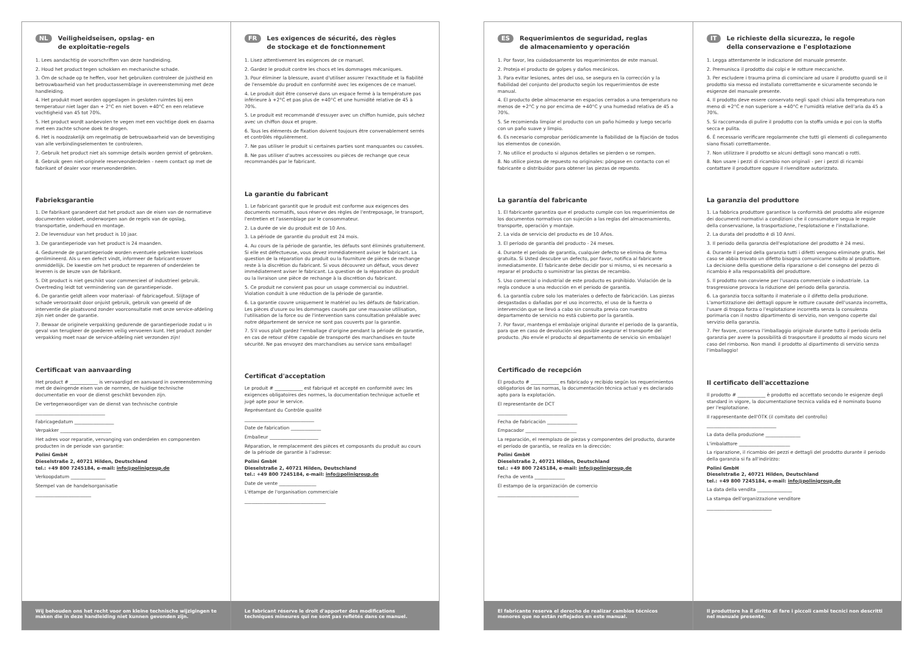NL Veiligheidseisen, opslag- en
de exploitatie-regels
1. Lees aandachtig de voorschriften van deze handleiding.
2. Houd het product tegen schokken en mechanische schade.
3. Om de schade op te heffen, voor het gebruiken controleer de juistheid en betrouwbaarheid van het productassemblage in overeenstemming met deze handleiding.
4. Het produkt moet worden opgeslagen in gesloten ruimtes bij een temperatuur niet lager dan + 2°C en niet boven +40°C en een relatieve vochtigheid van 45 tot 70%.
5. Het product wordt aanbevolen te vegen met een vochtige doek en daarna met een zachte schone doek te drogen.
6. Het is noodzakelijk om regelmatig de betrouwbaarheid van de bevestiging van alle verbindingselementen te controleren.
7. Gebruik het product niet als sommige details worden gemist of gebroken.
8. Gebruik geen niet-originele reserveonderdelen - neem contact op met de fabrikant of dealer voor reserveonderdelen.
Fabrieksgarantie
1. De fabrikant garandeert dat het product aan de eisen van de normatieve documenten voldoet, onderworpen aan de regels van de opslag, transportatie, onderhoud en montage.
2. De levensduur van het product is 10 jaar.
3. De garantieperiode van het product is 24 maanden.
4. Gedurende de garantieperiode worden eventuele gebreken kosteloos genlimineerd. Als u een defect vindt, informeer de fabricant erover onmiddellijk. De kwestie om het product te repareren of onderdelen te leveren is de keuze van de fabrikant.
5. Dit product is niet geschikt voor commercieel of industrieel gebruik. Overtreding leidt tot vermindering van de garantieperiode.
6. De garantie geldt alleen voor materiaal- of fabricagefout. Slijtage of schade veroorzaakt door onjuist gebruik, gebruik van geweld of de interventie die plaatsvond zonder voorconsultatie met onze service-afdeling zijn niet onder de garantie.
7. Bewaar de originele verpakking gedurende de garantieperiode zodat u in geval van terugkeer de goederen veilig vervoeren kunt. Het product zonder verpakking moet naar de service-afdeling niet verzonden zijn!
Certificaat van aanvaarding
Het product # ____________ is vervaardigd en aanvaard in overeenstemming met de dwingende eisen van de normen, de huidige technische documentatie en voor de dienst geschikt bevonden zijn.
De vertegenwoordiger van de dienst van technische controle
______________________________
Fabricagedatum _________________
Verpakker ______________________
Het adres voor reparatie, vervanging van onderdelen en componenten producten in de periode van garantie:
Polini GmbH
Dieselstraße 2, 40721 Hilden, Deutschland
tel.: +49 800 7245184, e-mail: info@polinigroup.de
Verkoopdatum _______________
Stempel van de handelsorganisatie
________________________
Wij behouden ons het recht voor om kleine technische wijzigingen te maken die in deze handleiding niet kunnen gevonden zijn.
FR Les exigences de sécurité, des règles
de stockage et de fonctionnement
1. Lisez attentivement les exigences de ce manuel.
2. Gardez le produit contre les chocs et les dommages mécaniques.
3. Pour éliminer la blessure, avant d'utiliser assurer l'exactitude et la fiabilité de l'ensemble du produit en conformité avec les exigences de ce manuel.
4. Le produit doit être conservé dans un espace fermé à la température pas inférieure à +2°C et pas plus de +40°C et une humidité relative de 45 à 70%.
5. Le produit est recommandé d'essuyer avec un chiffon humide, puis séchez avec un chiffon doux et propre.
6. Tous les éléments de fixation doivent toujours être convenablement serrés et contrôlés régulièrement.
7. Ne pas utiliser le produit si certaines parties sont manquantes ou cassées.
8. Ne pas utiliser d'autres accessoires ou pièces de rechange que ceux recommandés par le fabricant.
La garantie du fabricant
1. Le fabricant garantit que le produit est conforme aux exigences des documents normatifs, sous réserve des règles de l'entreposage, le transport, l'entretien et l'assemblage par le consommateur.
2. La durée de vie du produit est de 10 Ans.
3. La période de garantie du produit est 24 mois.
4. Au cours de la période de garantie, les défauts sont éliminés gratuitement. Si elle est défectueuse, vous devez immédiatement aviser le fabricant. La question de la réparation du produit ou la fourniture de pièces de rechange reste à la discrétion du fabricant. Si vous découvrez un défaut, vous devez immédiatement aviser le fabricant. La question de la réparation du produit ou la livraison une pièce de rechange à la discrétion du fabricant.
5. Ce produit ne convient pas pour un usage commercial ou industriel. Violation conduit à une réduction de la période de garantie.
6. La garantie couvre uniquement le matériel ou les défauts de fabrication. Les pièces d'usure ou les dommages causés par une mauvaise utilisation, l'utilisation de la force ou de l'intervention sans consultation préalable avec notre département de service ne sont pas couverts par la garantie.
7. S'il vous plaît gardez l'emballage d'origine pendant la période de garantie, en cas de retour d'être capable de transporté des marchandises en toute sécurité. Ne pas envoyez des marchandises au service sans emballage!
Certificat d'acceptation
Le produit # ____________ est fabriqué et accepté en conformité avec les exigences obligatoires des normes, la documentation technique actuelle et jugé apte pour le service.
Représentant du Contrôle qualité
______________________________
Date de fabrication _____________
Emballeur _____________________
Réparation, le remplacement des pièces et composants du produit au cours de la période de garantie à l'adresse:
Polini GmbH
Dieselstraße 2, 40721 Hilden, Deutschland
tel.: +49 800 7245184, e-mail: info@polinigroup.de
Date de vente ________________
L'étampe de l'organisation commerciale
___________________________________
Le fabricant réserve le droit d'apporter des modifications techniques mineures qui ne sont pas reflétés dans ce manuel.
ES Requerimientos de seguridad, reglas
de almacenamiento y operación
1. Por favor, lea cuidadosamente los requerimientos de este manual.
2. Proteja el producto de golpes y daños mecánicos.
3. Para evitar lesiones, antes del uso, se asegura en la corrección y la fiabilidad del conjunto del producto según los requerimientos de este manual.
4. El producto debe almacenarse en espacios cerrados a una temperatura no menos de +2°C y no por encima de +40°C y una humedad relativa de 45 a 70%.
5. Se recomienda limpiar el producto con un paño húmedo y luego secarlo con un paño suave y limpio.
6. Es necesario comprobar periódicamente la fiabilidad de la fijación de todos los elementos de conexión.
7. No utilice el producto si algunos detalles se pierden o se rompen.
8. No utilice piezas de repuesto no originales: póngase en contacto con el fabricante o distribuidor para obtener las piezas de repuesto.
La garantía del fabricante
1. El fabricante garantiza que el producto cumple con los requerimientos de los documentos normativos con sujeción a las reglas del almacenamiento, transporte, operación y montaje.
2. La vida de servicio del producto es de 10 Años.
3. El período de garantía del producto - 24 meses.
4. Durante el período de garantía, cualquier defecto se elimina de forma gratuita. Si Usted descubre un defecto, por favor, notifica al fabricante inmediatamente. El fabricante debe decidir por si mismo, si es necesario a reparar el producto o suministrar las piezas de recambio.
5. Uso comercial o industrial de este producto es prohibido. Violación de la regla conduce a una reducción en el periodo de garantía.
6. La garantía cubre solo los materiales o defecto de fabricación. Las piezas desgastadas o dañadas por el uso incorrecto, el uso de la fuerza o intervención que se llevó a cabo sin consulta previa con nuestro departamento de servicio no está cubierto por la garantía.
7. Por favor, mantenga el embalaje original durante el periodo de la garantía, para que en caso de devolución sea posible asegurar el transporte del producto. ¡No envíe el producto al departamento de servicio sin embalaje!
Certificado de recepción
El producto # ____________ es fabricado y recibido según los requerimientos obligatorios de las normas, la documentación técnica actual y es declarado apto para la explotación.
El representante de DCT
______________________________
Fecha de fabricación _____________
Empacador ______________________
La reparación, el reemplazo de piezas y componentes del producto, durante el período de garantía, se realiza en la dirección:
Polini GmbH
Dieselstraße 2, 40721 Hilden, Deutschland
tel.: +49 800 7245184, e-mail: info@polinigroup.de
Fecha de venta _____________
El estampo de la organización de comercio
___________________________________
El fabricante reserva el derecho de realizar cambios técnicos menores que no están reflejados en este manual.
IT Le richieste della sicurezza, le regole
della conservazione e l'esplotazione
1. Legga attentamente le indicazione del manuale presente.
2. Premunisca il prodotto dai colpi e le rotture meccaniche.
3. Per escludere i trauma prima di cominciare ad usare il prodotto guardi se il prodotto sia messo ed installato correttamente e sicuramente secondo le esigenze del manuale presente.
4. Il prodotto deve essere conservato negli spazi chiusi alla tempreatura non meno di +2°C e non superiore a +40°C e l'umidità relative dell'aria da 45 a 70%.
5. Si raccomanda di pulire il prodotto con la stoffa umida e poi con la stoffa secca e pulita.
6. È necessario verificare regolarmente che tutti gli elementi di collegamento siano fissati correttamente.
7. Non utilizzare il prodotto se alcuni dettagli sono mancati o rotti.
8. Non usare i pezzi di ricambio non originali - per i pezzi di ricambi contattare il produttore oppure il rivenditore autorizzato.
La garanzia del produttore
1. La fabbrica produttore garantisce la conformità del prodotto alle esigenze dei documenti normativi a condizioni che il consumatore segua le regole della conservazione, la trasportazione, l'esplotazione e l'installazione.
2. La durata del prodotto è di 10 Anni.
3. Il periodo della garanzia dell'esplotazione del prodotto è 24 mesi.
4. Durante il period della garanzia tutti i difetti vengono eliminate gratis. Nel caso se abbia trovato un difetto bisogna comunicarne subito al produttore. La decisione della questione della riparazione o del consegno del pezzo di ricambio è alla responsabilità del produttore.
5. Il prodotto non conviene per l'usanza commerciale o industriale. La trasgressione provoca la riduzione del periodo della garanzia.
6. La garanzia tocca soltanto il materiale o il difetto della produzione. L'amortizzazione dei dettagli oppure le rotture causate dell'usanza incorretta, l'usare di troppa forza o l'esplotazione incorretta senza la consulenza porimaria con il nostro dipartimento di servizio, non vengono coperte dal servizio della garanzia.
7. Per favore, conserva l'imballaggio originale durante tutto il periodo della garanzia per avere la possibilità di trasposrtare il prodotto al modo sicuro nel caso del rimborso. Non mandi il prodotto al dipartimento di servizio senza l'imballaggio!
Il certificato dell'accettazione
Il prodotto # ____________ è prodotto ed accettato secondo le esigenze degli standard in vigore, la documentazione tecnica valida ed è nominato buono per l'esplotazione.
Il rappresentante dell'OTK (il comitato del controllo)
______________________________
La data della produzione _______________
L'imbalattore ______________________
La riparazione, il ricambio dei pezzi e dettagli del prodotto durante il periodo della garanzia si fa all'indirizzo:
Polini GmbH
Dieselstraße 2, 40721 Hilden, Deutschland
tel.: +49 800 7245184, e-mail: info@polinigroup.de
La data della vendita _______________
La stampa dell'organizzazione venditore
____________________________
Il produttore ha il diritto di fare i piccoli cambi tecnici non descritti nel manuale presente.